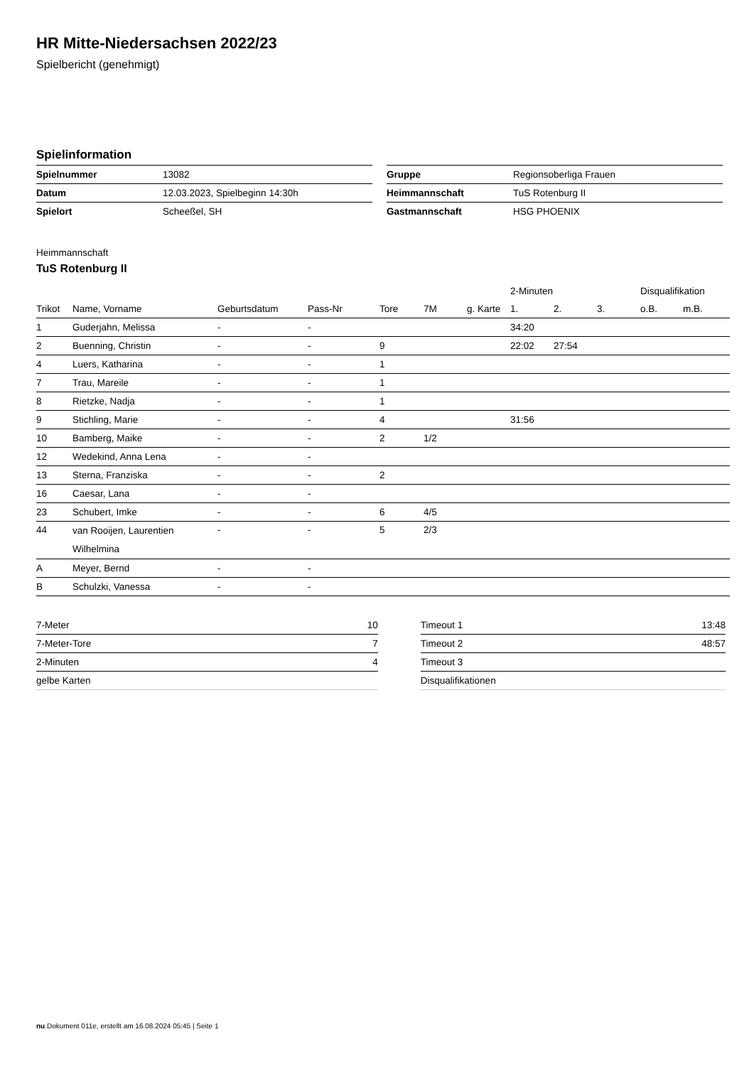HR Mitte-Niedersachsen 2022/23
Spielbericht (genehmigt)
Spielinformation
| Spielnummer | 13082 |
| Datum | 12.03.2023, Spielbeginn 14:30h |
| Spielort | Scheeßel, SH |
| Gruppe | Regionsoberliga Frauen |
| Heimmannschaft | TuS Rotenburg II |
| Gastmannschaft | HSG PHOENIX |
Heimmannschaft
TuS Rotenburg II
| | | | | | | | 2-Minuten | | | Disqualifikation | |
| --- | --- | --- | --- | --- | --- | --- | --- | --- | --- | --- | --- |
| Trikot | Name, Vorname | Geburtsdatum | Pass-Nr | Tore | 7M | g. Karte | 1. | 2. | 3. | o.B. | m.B. |
| 1 | Guderjahn, Melissa | - | - | | | | 34:20 | | | | |
| 2 | Buenning, Christin | - | - | 9 | | | 22:02 | 27:54 | | | |
| 4 | Luers, Katharina | - | - | 1 | | | | | | | |
| 7 | Trau, Mareile | - | - | 1 | | | | | | | |
| 8 | Rietzke, Nadja | - | - | 1 | | | | | | | |
| 9 | Stichling, Marie | - | - | 4 | | | 31:56 | | | | |
| 10 | Bamberg, Maike | - | - | 2 | 1/2 | | | | | | |
| 12 | Wedekind, Anna Lena | - | - | | | | | | | | |
| 13 | Sterna, Franziska | - | - | 2 | | | | | | | |
| 16 | Caesar, Lana | - | - | | | | | | | | |
| 23 | Schubert, Imke | - | - | 6 | 4/5 | | | | | | |
| 44 | van Rooijen, Laurentien Wilhelmina | - | - | 5 | 2/3 | | | | | | |
| A | Meyer, Bernd | - | - | | | | | | | | |
| B | Schulzki, Vanessa | - | - | | | | | | | | |
| 7-Meter | 10 |
| 7-Meter-Tore | 7 |
| 2-Minuten | 4 |
| gelbe Karten | |
| Timeout 1 | 13:48 |
| Timeout 2 | 48:57 |
| Timeout 3 | |
| Disqualifikationen | |
nu.Dokument 011e, erstellt am 16.08.2024 05:45 | Seite 1